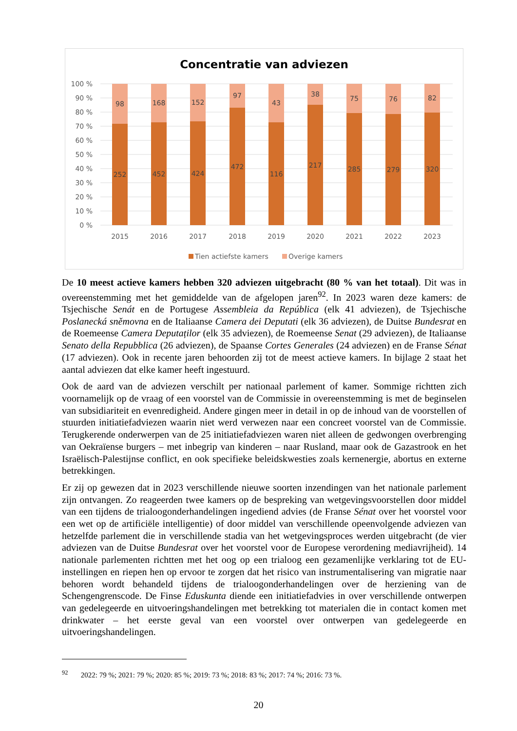Concentratie van adviezen
100 %
90 %
80 %
70 %
60 %
50 %
40 %
30 %
20 %
10 %
0 %
98
168
152
97
43
38
75
76
82
252
452
424
472
116
217
285
279
320
2015
2016
2017
2018
2019
2020
2021
2022
2023
Tien actiefste kamers
Overige kamers
De 10 meest actieve kamers hebben 320 adviezen uitgebracht (80 % van het totaal). Dit was in overeenstemming met het gemiddelde van de afgelopen jaren<sup>92</sup>. In 2023 waren deze kamers: de Tsjechische Senát en de Portugese Assembleia da República (elk 41 adviezen), de Tsjechische Poslanecká sněmovna en de Italiaanse Camera dei Deputati (elk 36 adviezen), de Duitse Bundesrat en de Roemeense Camera Deputaților (elk 35 adviezen), de Roemeense Senat (29 adviezen), de Italiaanse Senato della Repubblica (26 adviezen), de Spaanse Cortes Generales (24 adviezen) en de Franse Sénat (17 adviezen). Ook in recente jaren behoorden zij tot de meest actieve kamers. In bijlage 2 staat het aantal adviezen dat elke kamer heeft ingestuurd.
Ook de aard van de adviezen verschilt per nationaal parlement of kamer. Sommige richtten zich voornamelijk op de vraag of een voorstel van de Commissie in overeenstemming is met de beginselen van subsidiariteit en evenredigheid. Andere gingen meer in detail in op de inhoud van de voorstellen of stuurden initiatiefadviezen waarin niet werd verwezen naar een concreet voorstel van de Commissie. Terugkerende onderwerpen van de 25 initiatiefadviezen waren niet alleen de gedwongen overbrenging van Oekraïense burgers – met inbegrip van kinderen – naar Rusland, maar ook de Gazastrook en het Israëlisch-Palestijnse conflict, en ook specifieke beleidskwesties zoals kernenergie, abortus en externe betrekkingen.
Er zij op gewezen dat in 2023 verschillende nieuwe soorten inzendingen van het nationale parlement zijn ontvangen. Zo reageerden twee kamers op de bespreking van wetgevingsvoorstellen door middel van een tijdens de trialoogonderhandelingen ingediend advies (de Franse Sénat over het voorstel voor een wet op de artificiële intelligentie) of door middel van verschillende opeenvolgende adviezen van hetzelfde parlement die in verschillende stadia van het wetgevingsproces werden uitgebracht (de vier adviezen van de Duitse Bundesrat over het voorstel voor de Europese verordening mediavrijheid). 14 nationale parlementen richtten met het oog op een trialoog een gezamenlijke verklaring tot de EU-instellingen en riepen hen op ervoor te zorgen dat het risico van instrumentalisering van migratie naar behoren wordt behandeld tijdens de trialoogonderhandelingen over de herziening van de Schengengrenscode. De Finse Eduskunta diende een initiatiefadvies in over verschillende ontwerpen van gedelegeerde en uitvoeringshandelingen met betrekking tot materialen die in contact komen met drinkwater – het eerste geval van een voorstel over ontwerpen van gedelegeerde en uitvoeringshandelingen.
<sup>92</sup> 2022: 79 %; 2021: 79 %; 2020: 85 %; 2019: 73 %; 2018: 83 %; 2017: 74 %; 2016: 73 %.
20